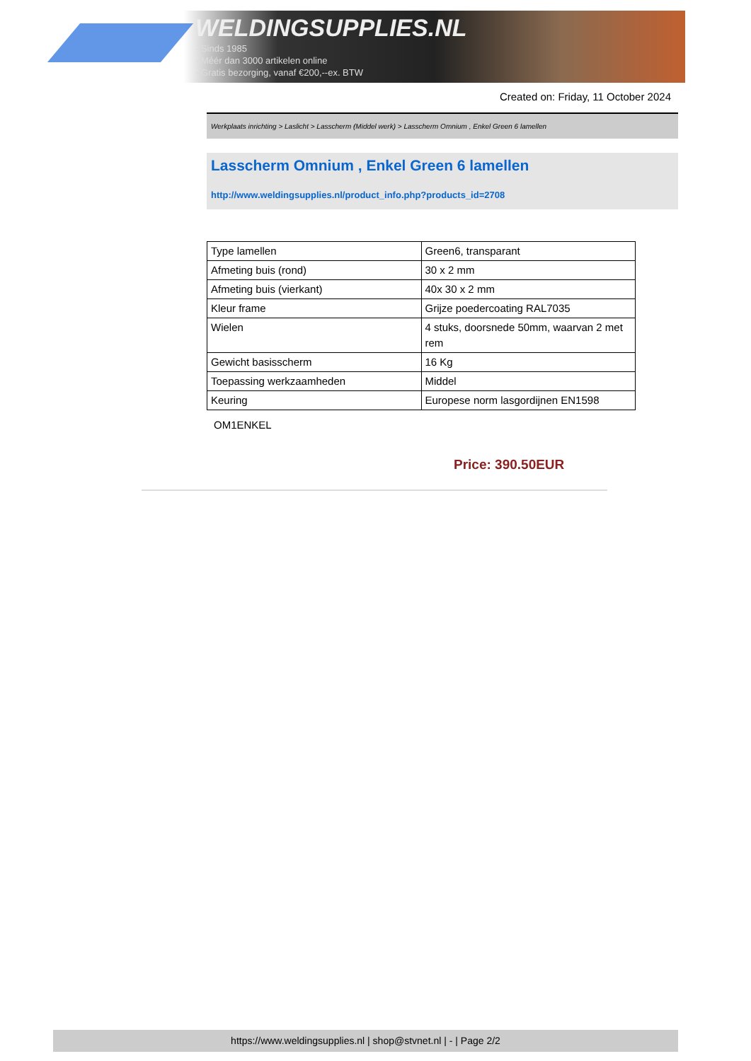WELDINGSUPPLIES.NL
- Sinds 1985
- Méér dan 3000 artikelen online
- Gratis bezorging, vanaf €200,--ex. BTW
Created on: Friday, 11 October 2024
Werkplaats inrichting > Laslicht > Lasscherm (Middel werk) > Lasscherm Omnium , Enkel Green 6 lamellen
Lasscherm Omnium , Enkel Green 6 lamellen
http://www.weldingsupplies.nl/product_info.php?products_id=2708
| Type lamellen | Green6, transparant |
| Afmeting buis (rond) | 30 x 2 mm |
| Afmeting buis (vierkant) | 40x 30 x 2 mm |
| Kleur frame | Grijze poedercoating RAL7035 |
| Wielen | 4 stuks, doorsnede 50mm, waarvan 2 met rem |
| Gewicht basisscherm | 16 Kg |
| Toepassing werkzaamheden | Middel |
| Keuring | Europese norm lasgordijnen EN1598 |
OM1ENKEL
Price: 390.50EUR
https://www.weldingsupplies.nl | shop@stvnet.nl | - | Page 2/2